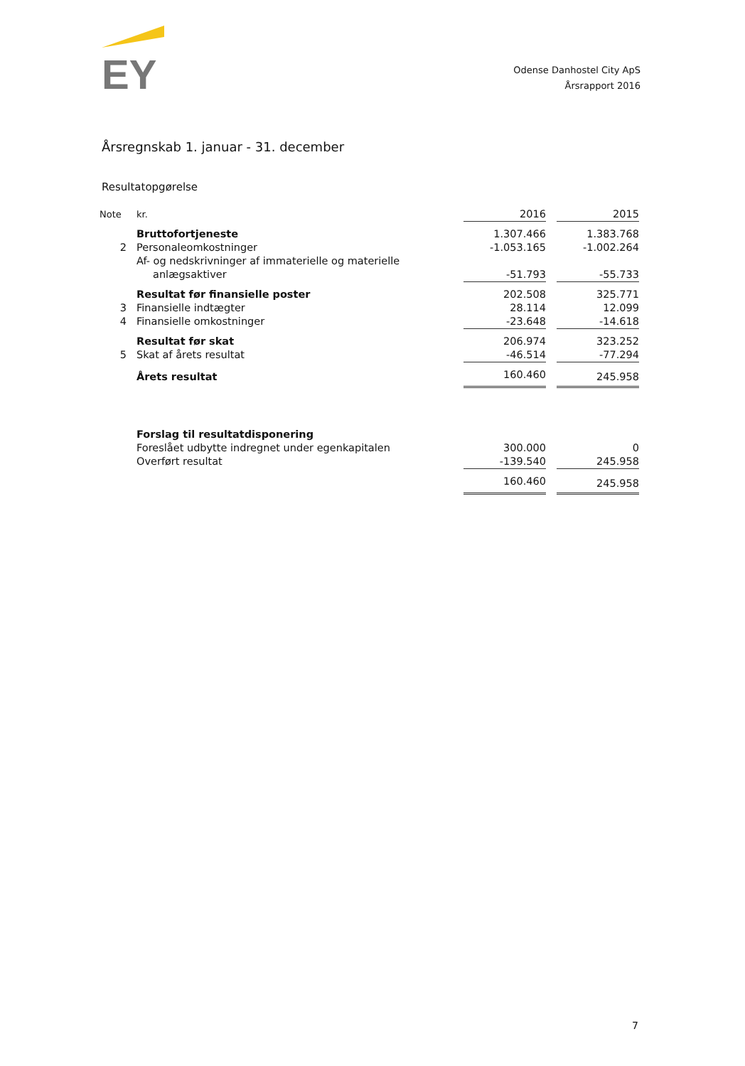EY
Odense Danhostel City ApS
Årsrapport 2016
Årsregnskab 1. januar - 31. december
Resultatopgørelse
| Note | kr. | 2016 | | 2015 |
| | Bruttofortjeneste | 1.307.466 | | 1.383.768 |
| 2 | Personaleomkostninger | -1.053.165 | | -1.002.264 |
| | Af- og nedskrivninger af immaterielle og materielle anlægsaktiver | -51.793 | | -55.733 |
| | Resultat før finansielle poster | 202.508 | | 325.771 |
| 3 | Finansielle indtægter | 28.114 | | 12.099 |
| 4 | Finansielle omkostninger | -23.648 | | -14.618 |
| | Resultat før skat | 206.974 | | 323.252 |
| 5 | Skat af årets resultat | -46.514 | | -77.294 |
| | Årets resultat | 160.460 | | 245.958 |
| | Forslag til resultatdisponering | | | |
| | Foreslået udbytte indregnet under egenkapitalen | 300.000 | | 0 |
| | Overført resultat | -139.540 | | 245.958 |
| | | 160.460 | | 245.958 |
7